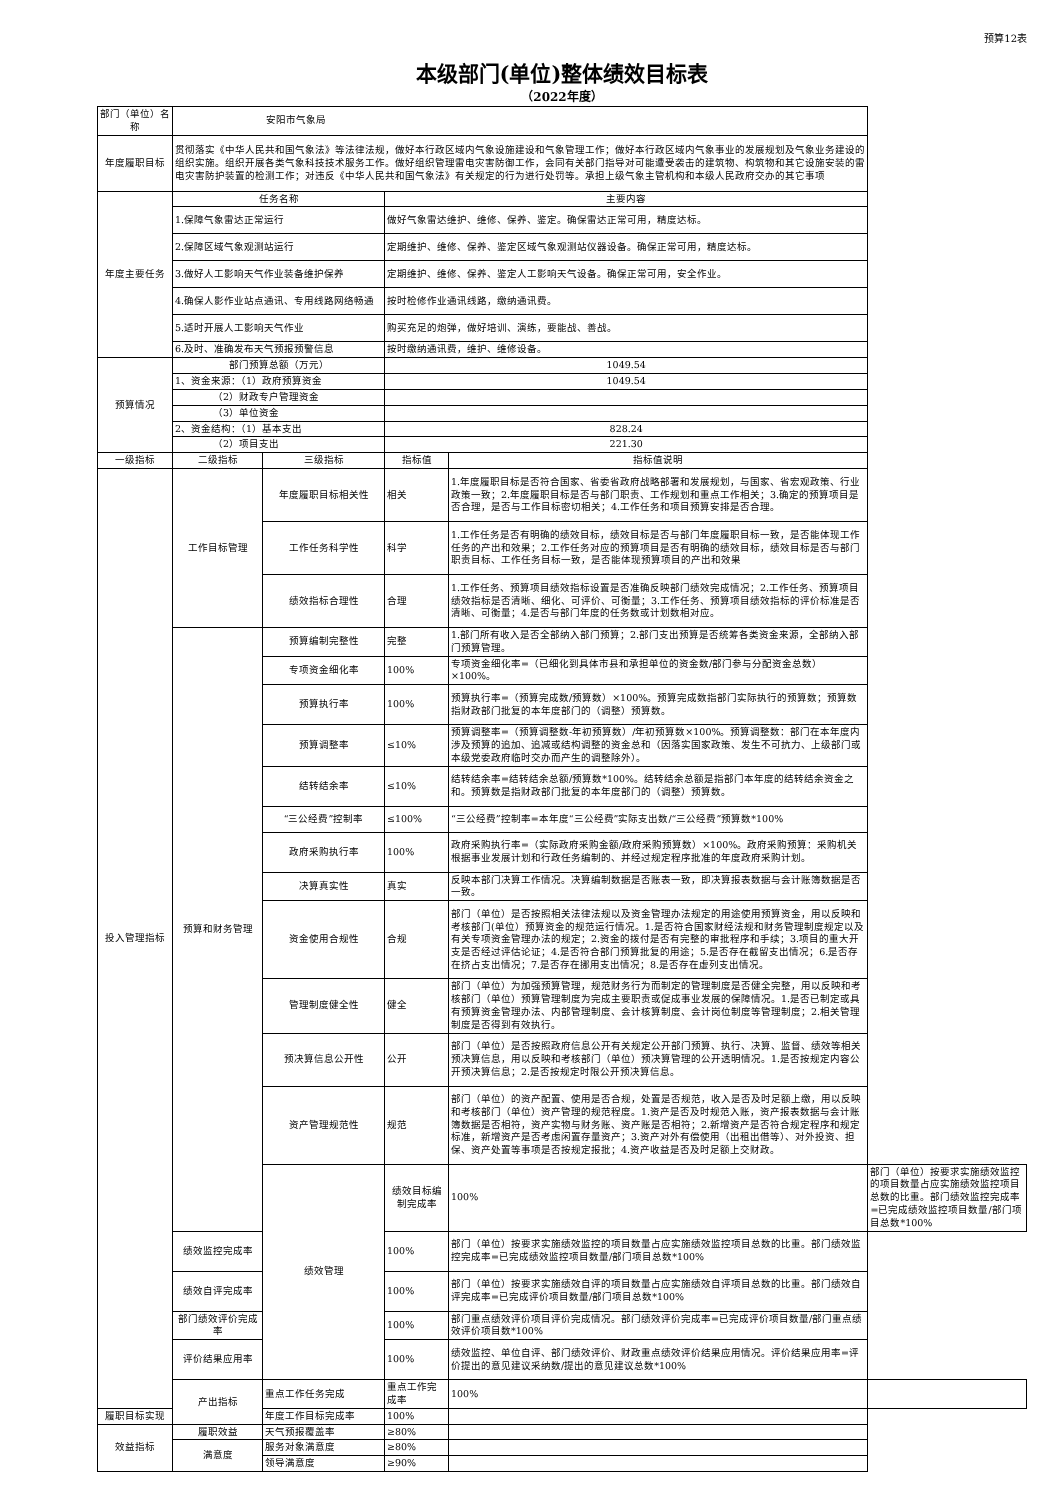预算12表
本级部门(单位)整体绩效目标表
（2022年度）
| 部门（单位）名称 | 安阳市气象局 | | | | |
| 年度履职目标 | 贯彻落实《中华人民共和国气象法》等法律法规，做好本行政区域内气象设施建设和气象管理工作；做好本行政区域内气象事业的发展规划及气象业务建设的组织实施。组织开展各类气象科技技术服务工作。做好组织管理雷电灾害防御工作，会同有关部门指导对可能遭受袭击的建筑物、构筑物和其它设施安装的雷电灾害防护装置的检测工作；对违反《中华人民共和国气象法》有关规定的行为进行处罚等。承担上级气象主管机构和本级人民政府交办的其它事项 | | | | |
| 年度主要任务 | 任务名称 | | 主要内容 | | |
| | 1.保障气象雷达正常运行 | | 做好气象雷达维护、维修、保养、鉴定。确保雷达正常可用，精度达标。 | | |
| | 2.保障区域气象观测站运行 | | 定期维护、维修、保养、鉴定区域气象观测站仪器设备。确保正常可用，精度达标。 | | |
| | 3.做好人工影响天气作业装备维护保养 | | 定期维护、维修、保养、鉴定人工影响天气设备。确保正常可用，安全作业。 | | |
| | 4.确保人影作业站点通讯、专用线路网络畅通 | | 按时检修作业通讯线路，缴纳通讯费。 | | |
| | 5.适时开展人工影响天气作业 | | 购买充足的炮弹，做好培训、演练，要能战、善战。 | | |
| | 6.及时、准确发布天气预报预警信息 | | 按时缴纳通讯费，维护、维修设备。 | | |
| 预算情况 | 部门预算总额（万元） | | 1049.54 | | |
| | 1、资金来源：（1）政府预算资金 | | 1049.54 | | |
| | （2）财政专户管理资金 | | | | |
| | （3）单位资金 | | | | |
| | 2、资金结构：（1）基本支出 | | 828.24 | | |
| | （2）项目支出 | | 221.30 | | |
| 一级指标 | 二级指标 | 三级指标 | 指标值 | 指标值说明 | |
| 投入管理指标 | 工作目标管理 | 年度履职目标相关性 | 相关 | 1.年度履职目标是否符合国家、省委省政府战略部署和发展规划，与国家、省宏观政策、行业政策一致；2.年度履职目标是否与部门职责、工作规划和重点工作相关；3.确定的预算项目是否合理，是否与工作目标密切相关；4.工作任务和项目预算安排是否合理。 | |
| | | 工作任务科学性 | 科学 | 1.工作任务是否有明确的绩效目标，绩效目标是否与部门年度履职目标一致，是否能体现工作任务的产出和效果；2.工作任务对应的预算项目是否有明确的绩效目标，绩效目标是否与部门职责目标、工作任务目标一致，是否能体现预算项目的产出和效果 | |
| | | 绩效指标合理性 | 合理 | 1.工作任务、预算项目绩效指标设置是否准确反映部门绩效完成情况；2.工作任务、预算项目绩效指标是否清晰、细化、可评价、可衡量；3.工作任务、预算项目绩效指标的评价标准是否清晰、可衡量；4.是否与部门年度的任务数或计划数相对应。 | |
| | 预算和财务管理 | 预算编制完整性 | 完整 | 1.部门所有收入是否全部纳入部门预算；2.部门支出预算是否统筹各类资金来源，全部纳入部门预算管理。 | |
| | | 专项资金细化率 | 100% | 专项资金细化率=（已细化到具体市县和承担单位的资金数/部门参与分配资金总数）×100%。 | |
| | | 预算执行率 | 100% | 预算执行率=（预算完成数/预算数）×100%。预算完成数指部门实际执行的预算数；预算数指财政部门批复的本年度部门的（调整）预算数。 | |
| | | 预算调整率 | ≤10% | 预算调整率=（预算调整数-年初预算数）/年初预算数×100%。预算调整数：部门在本年度内涉及预算的追加、追减或结构调整的资金总和（因落实国家政策、发生不可抗力、上级部门或本级党委政府临时交办而产生的调整除外）。 | |
| | | 结转结余率 | ≤10% | 结转结余率=结转结余总额/预算数*100%。结转结余总额是指部门本年度的结转结余资金之和。预算数是指财政部门批复的本年度部门的（调整）预算数。 | |
| | | “三公经费”控制率 | ≤100% | “三公经费”控制率=本年度“三公经费”实际支出数/“三公经费”预算数*100% | |
| | | 政府采购执行率 | 100% | 政府采购执行率=（实际政府采购金额/政府采购预算数）×100%。政府采购预算：采购机关根据事业发展计划和行政任务编制的、并经过规定程序批准的年度政府采购计划。 | |
| | | 决算真实性 | 真实 | 反映本部门决算工作情况。决算编制数据是否账表一致，即决算报表数据与会计账簿数据是否一致。 | |
| | | 资金使用合规性 | 合规 | 部门（单位）是否按照相关法律法规以及资金管理办法规定的用途使用预算资金，用以反映和考核部门(单位）预算资金的规范运行情况。1.是否符合国家财经法规和财务管理制度规定以及有关专项资金管理办法的规定；2.资金的拨付是否有完整的审批程序和手续；3.项目的重大开支是否经过评估论证；4.是否符合部门预算批复的用途；5.是否存在截留支出情况；6.是否存在挤占支出情况；7.是否存在挪用支出情况；8.是否存在虚列支出情况。 | |
| | | 管理制度健全性 | 健全 | 部门（单位）为加强预算管理，规范财务行为而制定的管理制度是否健全完整，用以反映和考核部门（单位）预算管理制度为完成主要职责或促成事业发展的保障情况。1.是否已制定或具有预算资金管理办法、内部管理制度、会计核算制度、会计岗位制度等管理制度；2.相关管理制度是否得到有效执行。 | |
| | | 预决算信息公开性 | 公开 | 部门（单位）是否按照政府信息公开有关规定公开部门预算、执行、决算、监督、绩效等相关预决算信息，用以反映和考核部门（单位）预决算管理的公开透明情况。1.是否按规定内容公开预决算信息；2.是否按规定时限公开预决算信息。 | |
| | | 资产管理规范性 | 规范 | 部门（单位）的资产配置、使用是否合规，处置是否规范，收入是否及时足额上缴，用以反映和考核部门（单位）资产管理的规范程度。1.资产是否及时规范入账，资产报表数据与会计账簿数据是否相符，资产实物与财务账、资产账是否相符；2.新增资产是否符合规定程序和规定标准，新增资产是否考虑闲置存量资产；3.资产对外有偿使用（出租出借等）、对外投资、担保、资产处置等事项是否按规定报批；4.资产收益是否及时足额上交财政。 | |
| | | 绩效管理 | 绩效目标编制完成率 | 100% | 部门（单位）按要求实施绩效监控的项目数量占应实施绩效监控项目总数的比重。部门绩效监控完成率=已完成绩效监控项目数量/部门项目总数*100% |
| | 绩效监控完成率 | | 100% | 部门（单位）按要求实施绩效监控的项目数量占应实施绩效监控项目总数的比重。部门绩效监控完成率=已完成绩效监控项目数量/部门项目总数*100% | |
| | 绩效自评完成率 | | 100% | 部门（单位）按要求实施绩效自评的项目数量占应实施绩效自评项目总数的比重。部门绩效自评完成率=已完成评价项目数量/部门项目总数*100% | |
| | 部门绩效评价完成率 | | 100% | 部门重点绩效评价项目评价完成情况。部门绩效评价完成率=已完成评价项目数量/部门重点绩效评价项目数*100% | |
| | 评价结果应用率 | | 100% | 绩效监控、单位自评、部门绩效评价、财政重点绩效评价结果应用情况。评价结果应用率=评价提出的意见建议采纳数/提出的意见建议总数*100% | |
| | 产出指标 | 重点工作任务完成 | 重点工作完成率 | 100% | |
| 履职目标实现 | | 年度工作目标完成率 | 100% | | |
| 效益指标 | 履职效益 | 天气预报覆盖率 | ≥80% | | |
| | 满意度 | 服务对象满意度 | ≥80% | | |
| | | 领导满意度 | ≥90% | | |